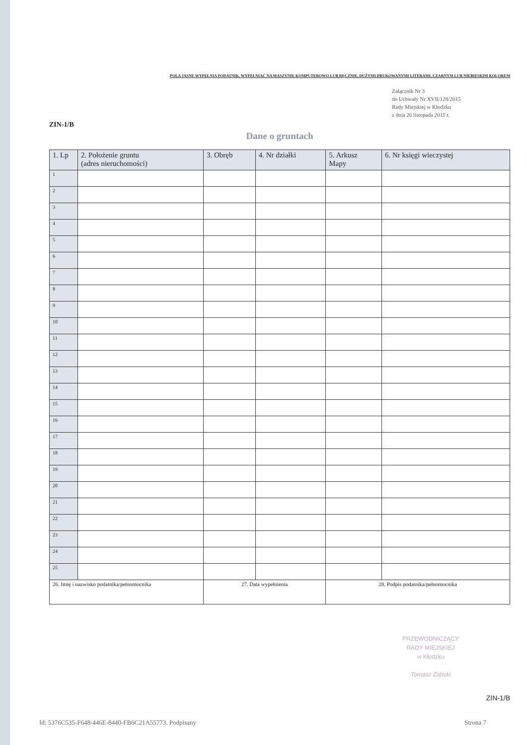POLA JASNE WYPEŁNIA PODATNIK, WYPEŁNIAĆ NA MASZYNIE KOMPUTEROWO LUB RĘCZNIE, DUŻYMI DRUKOWANYMI LITERAMI, CZARNYM LUB NIEBIESKIM KOLOREM
Załącznik Nr 3
do Uchwały Nr XVII/128/2015
Rady Miejskiej w Kłodzku
z dnia 26 listopada 2015 r.
ZIN-1/B
Dane o gruntach
| 1. Lp | 2. Położenie gruntu (adres nieruchomości) | 3. Obręb | 4. Nr działki | 5. Arkusz Mapy | 6. Nr księgi wieczystej |
| --- | --- | --- | --- | --- | --- |
| 1 | | | | | |
| 2 | | | | | |
| 3 | | | | | |
| 4 | | | | | |
| 5 | | | | | |
| 6 | | | | | |
| 7 | | | | | |
| 8 | | | | | |
| 9 | | | | | |
| 10 | | | | | |
| 11 | | | | | |
| 12 | | | | | |
| 13 | | | | | |
| 14 | | | | | |
| 15 | | | | | |
| 16 | | | | | |
| 17 | | | | | |
| 18 | | | | | |
| 19 | | | | | |
| 20 | | | | | |
| 21 | | | | | |
| 22 | | | | | |
| 23 | | | | | |
| 24 | | | | | |
| 25 | | | | | |
| 26. Imię i nazwisko podatnika/pełnomocnika | | 27. Data wypełnienia | | 28. Podpis podatnika/pełnomocnika | |
PRZEWODNICZĄCY
RADY MIEJSKIEJ
w Kłodzku
Tomasz Żabski
ZIN-1/B
Id: 5376C535-F648-446E-8440-FB6C21A55773. Podpisany Strona 7